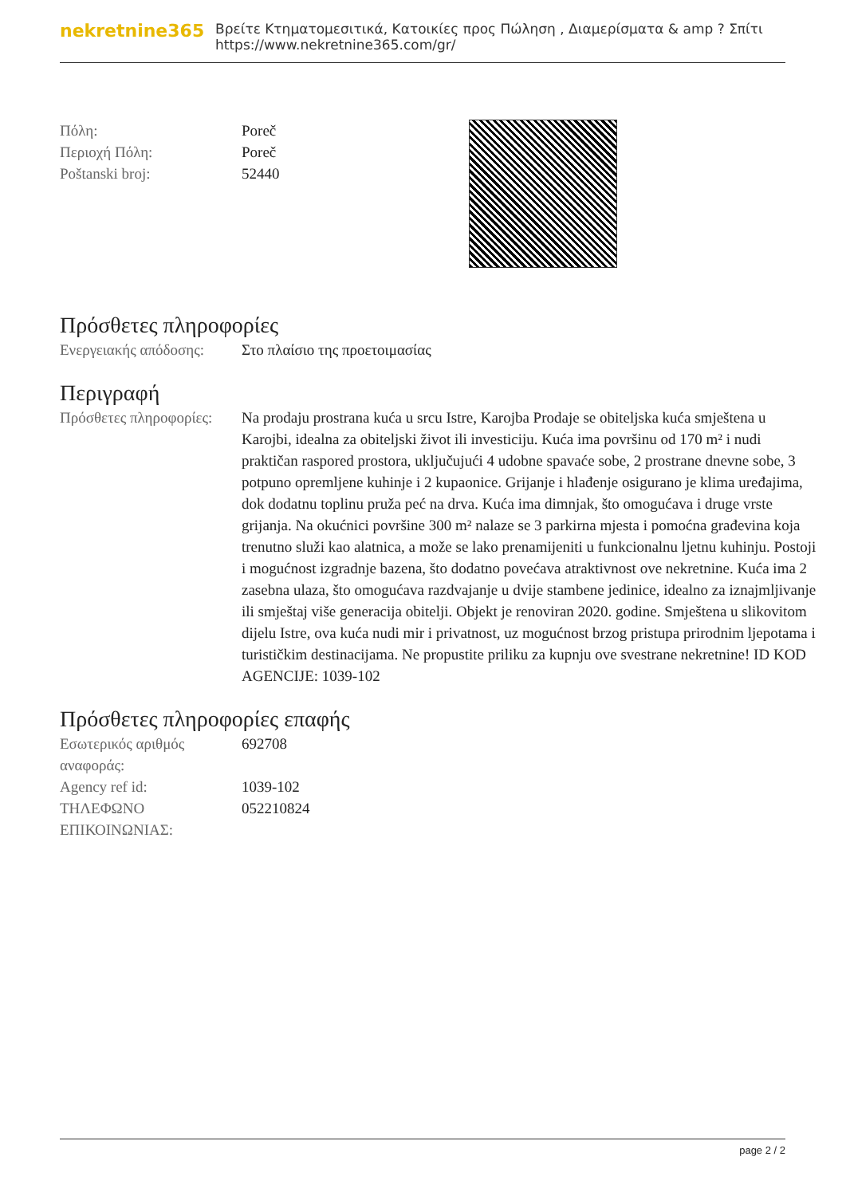nekretnine365
Βρείτε Κτηματομεσιτικά, Κατοικίες προς Πώληση , Διαμερίσματα & amp ? Σπίτι
https://www.nekretnine365.com/gr/
| Πόλη: | Poreč |
| Περιοχή Πόλη: | Poreč |
| Poštanski broj: | 52440 |
Πρόσθετες πληροφορίες
| Ενεργειακής απόδοσης: | Στο πλαίσιο της προετοιμασίας |
Περιγραφή
| Πρόσθετες πληροφορίες: | Na prodaju prostrana kuća u srcu Istre, Karojba Prodaje se obiteljska kuća smještena u Karojbi, idealna za obiteljski život ili investiciju. Kuća ima površinu od 170 m² i nudi praktičan raspored prostora, uključujući 4 udobne spavaće sobe, 2 prostrane dnevne sobe, 3 potpuno opremljene kuhinje i 2 kupaonice. Grijanje i hlađenje osigurano je klima uređajima, dok dodatnu toplinu pruža peć na drva. Kuća ima dimnjak, što omogućava i druge vrste grijanja. Na okućnici površine 300 m² nalaze se 3 parkirna mjesta i pomoćna građevina koja trenutno služi kao alatnica, a može se lako prenamijeniti u funkcionalnu ljetnu kuhinju. Postoji i mogućnost izgradnje bazena, što dodatno povećava atraktivnost ove nekretnine. Kuća ima 2 zasebna ulaza, što omogućava razdvajanje u dvije stambene jedinice, idealno za iznajmljivanje ili smještaj više generacija obitelji. Objekt je renoviran 2020. godine. Smještena u slikovitom dijelu Istre, ova kuća nudi mir i privatnost, uz mogućnost brzog pristupa prirodnim ljepotama i turističkim destinacijama. Ne propustite priliku za kupnju ove svestrane nekretnine! ID KOD AGENCIJE: 1039-102 |
Πρόσθετες πληροφορίες επαφής
| Εσωτερικός αριθμός αναφοράς: | 692708 |
| Agency ref id: | 1039-102 |
| ΤΗΛΕΦΩΝΟ ΕΠΙΚΟΙΝΩΝΙΑΣ: | 052210824 |
page 2 / 2